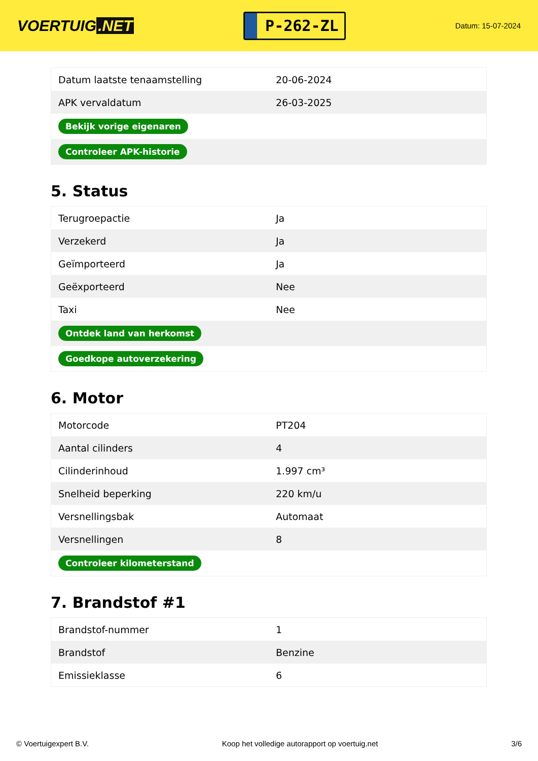VOERTUIG.NET
P-262-ZL
Datum: 15-07-2024
| Datum laatste tenaamstelling | 20-06-2024 |
| APK vervaldatum | 26-03-2025 |
| Bekijk vorige eigenaren | |
| Controleer APK-historie | |
5. Status
| Terugroepactie | Ja |
| Verzekerd | Ja |
| Geïmporteerd | Ja |
| Geëxporteerd | Nee |
| Taxi | Nee |
| Ontdek land van herkomst | |
| Goedkope autoverzekering | |
6. Motor
| Motorcode | PT204 |
| Aantal cilinders | 4 |
| Cilinderinhoud | 1.997 cm³ |
| Snelheid beperking | 220 km/u |
| Versnellingsbak | Automaat |
| Versnellingen | 8 |
| Controleer kilometerstand | |
7. Brandstof #1
| Brandstof-nummer | 1 |
| Brandstof | Benzine |
| Emissieklasse | 6 |
© Voertuigexpert B.V. Koop het volledige autorapport op voertuig.net 3/6